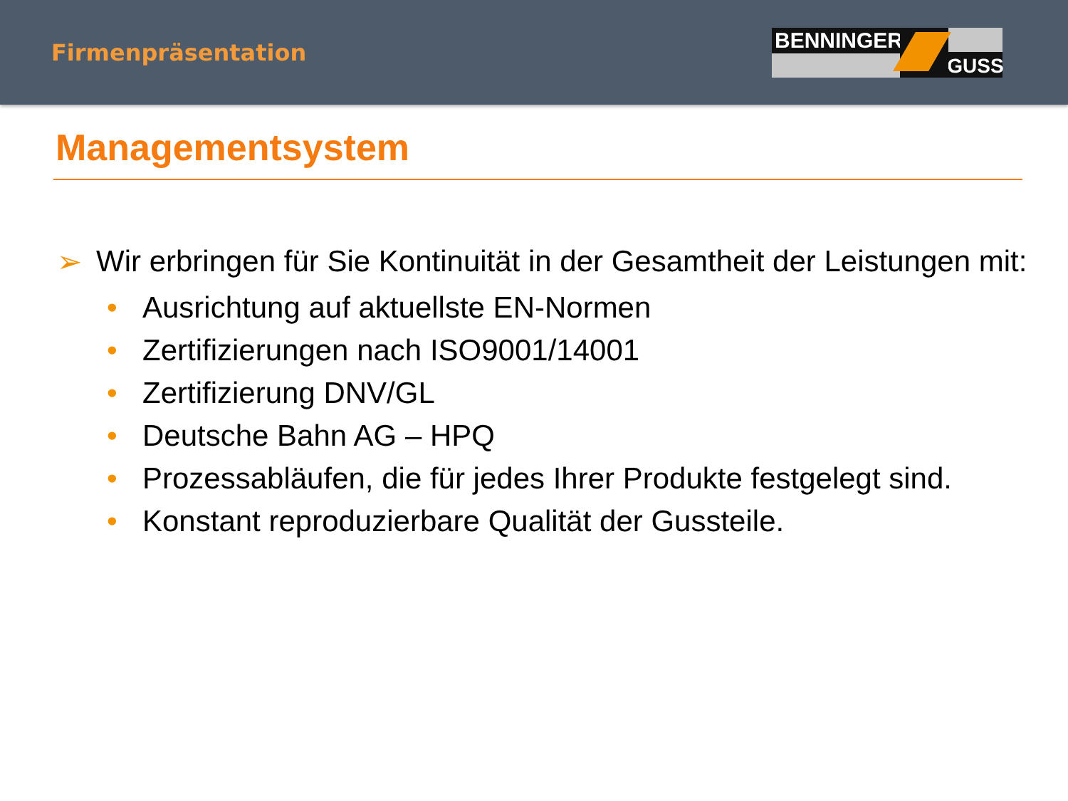Firmenpräsentation
BENNINGER
GUSS
Managementsystem
➢ Wir erbringen für Sie Kontinuität in der Gesamtheit der Leistungen mit:
• Ausrichtung auf aktuellste EN-Normen
• Zertifizierungen nach ISO9001/14001
• Zertifizierung DNV/GL
• Deutsche Bahn AG – HPQ
• Prozessabläufen, die für jedes Ihrer Produkte festgelegt sind.
• Konstant reproduzierbare Qualität der Gussteile.